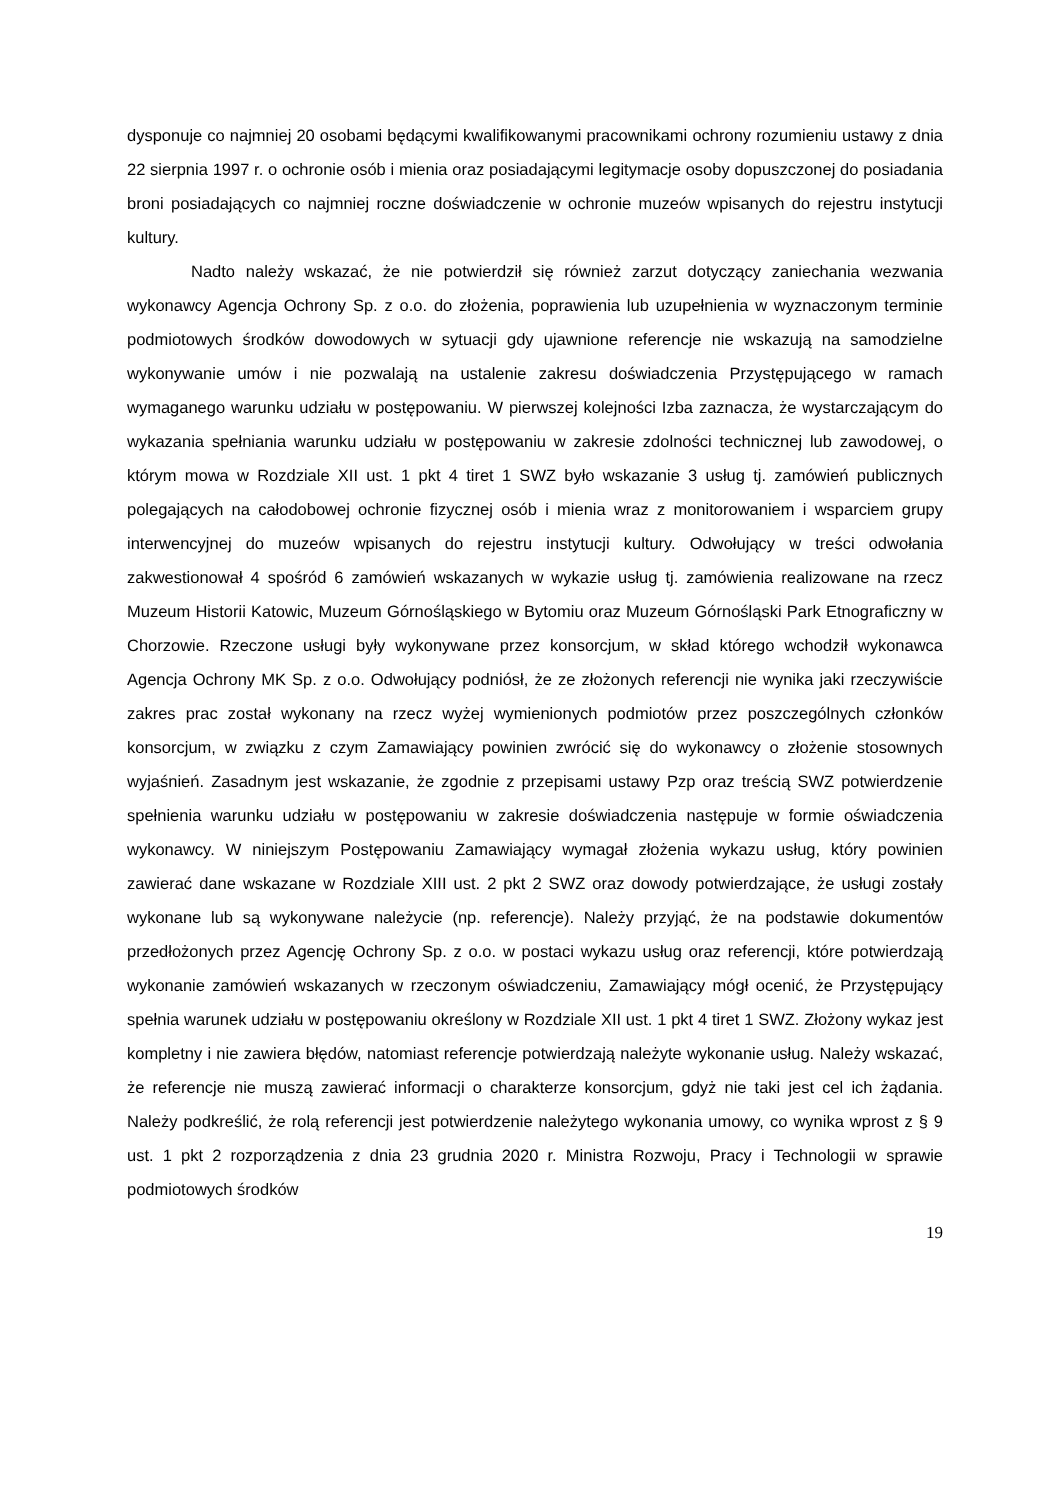dysponuje co najmniej 20 osobami będącymi kwalifikowanymi pracownikami ochrony rozumieniu ustawy z dnia 22 sierpnia 1997 r. o ochronie osób i mienia oraz posiadającymi legitymacje osoby dopuszczonej do posiadania broni posiadających co najmniej roczne doświadczenie w ochronie muzeów wpisanych do rejestru instytucji kultury.
Nadto należy wskazać, że nie potwierdził się również zarzut dotyczący zaniechania wezwania wykonawcy Agencja Ochrony Sp. z o.o. do złożenia, poprawienia lub uzupełnienia w wyznaczonym terminie podmiotowych środków dowodowych w sytuacji gdy ujawnione referencje nie wskazują na samodzielne wykonywanie umów i nie pozwalają na ustalenie zakresu doświadczenia Przystępującego w ramach wymaganego warunku udziału w postępowaniu. W pierwszej kolejności Izba zaznacza, że wystarczającym do wykazania spełniania warunku udziału w postępowaniu w zakresie zdolności technicznej lub zawodowej, o którym mowa w Rozdziale XII ust. 1 pkt 4 tiret 1 SWZ było wskazanie 3 usług tj. zamówień publicznych polegających na całodobowej ochronie fizycznej osób i mienia wraz z monitorowaniem i wsparciem grupy interwencyjnej do muzeów wpisanych do rejestru instytucji kultury. Odwołujący w treści odwołania zakwestionował 4 spośród 6 zamówień wskazanych w wykazie usług tj. zamówienia realizowane na rzecz Muzeum Historii Katowic, Muzeum Górnośląskiego w Bytomiu oraz Muzeum Górnośląski Park Etnograficzny w Chorzowie. Rzeczone usługi były wykonywane przez konsorcjum, w skład którego wchodził wykonawca Agencja Ochrony MK Sp. z o.o. Odwołujący podniósł, że ze złożonych referencji nie wynika jaki rzeczywiście zakres prac został wykonany na rzecz wyżej wymienionych podmiotów przez poszczególnych członków konsorcjum, w związku z czym Zamawiający powinien zwrócić się do wykonawcy o złożenie stosownych wyjaśnień. Zasadnym jest wskazanie, że zgodnie z przepisami ustawy Pzp oraz treścią SWZ potwierdzenie spełnienia warunku udziału w postępowaniu w zakresie doświadczenia następuje w formie oświadczenia wykonawcy. W niniejszym Postępowaniu Zamawiający wymagał złożenia wykazu usług, który powinien zawierać dane wskazane w Rozdziale XIII ust. 2 pkt 2 SWZ oraz dowody potwierdzające, że usługi zostały wykonane lub są wykonywane należycie (np. referencje). Należy przyjąć, że na podstawie dokumentów przedłożonych przez Agencję Ochrony Sp. z o.o. w postaci wykazu usług oraz referencji, które potwierdzają wykonanie zamówień wskazanych w rzeczonym oświadczeniu, Zamawiający mógł ocenić, że Przystępujący spełnia warunek udziału w postępowaniu określony w Rozdziale XII ust. 1 pkt 4 tiret 1 SWZ. Złożony wykaz jest kompletny i nie zawiera błędów, natomiast referencje potwierdzają należyte wykonanie usług. Należy wskazać, że referencje nie muszą zawierać informacji o charakterze konsorcjum, gdyż nie taki jest cel ich żądania. Należy podkreślić, że rolą referencji jest potwierdzenie należytego wykonania umowy, co wynika wprost z § 9 ust. 1 pkt 2 rozporządzenia z dnia 23 grudnia 2020 r. Ministra Rozwoju, Pracy i Technologii w sprawie podmiotowych środków
19